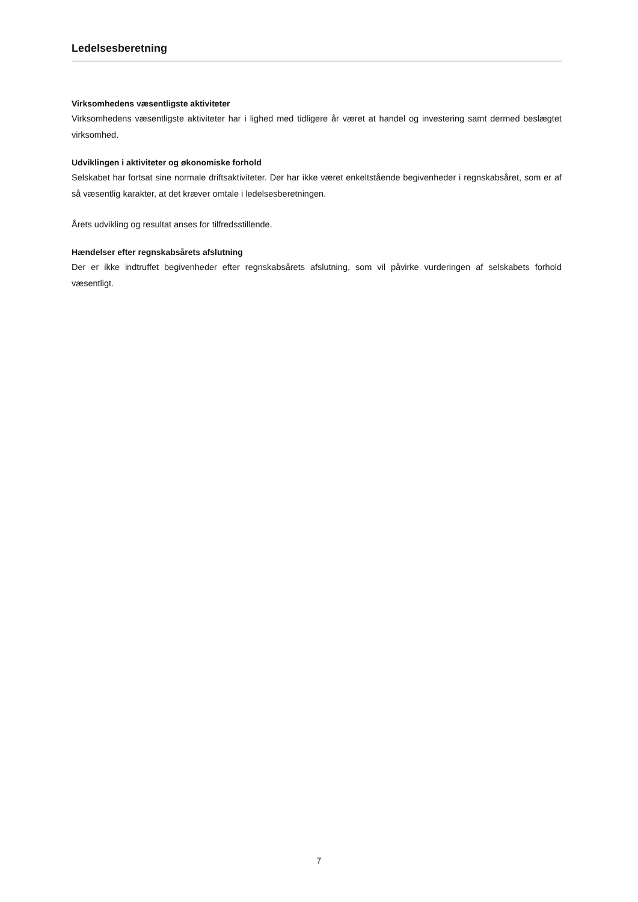Ledelsesberetning
Virksomhedens væsentligste aktiviteter
Virksomhedens væsentligste aktiviteter har i lighed med tidligere år været at handel og investering samt dermed beslægtet virksomhed.
Udviklingen i aktiviteter og økonomiske forhold
Selskabet har fortsat sine normale driftsaktiviteter. Der har ikke været enkeltstående begivenheder i regnskabsåret, som er af så væsentlig karakter, at det kræver omtale i ledelsesberetningen.
Årets udvikling og resultat anses for tilfredsstillende.
Hændelser efter regnskabsårets afslutning
Der er ikke indtruffet begivenheder efter regnskabsårets afslutning, som vil påvirke vurderingen af selskabets forhold væsentligt.
7